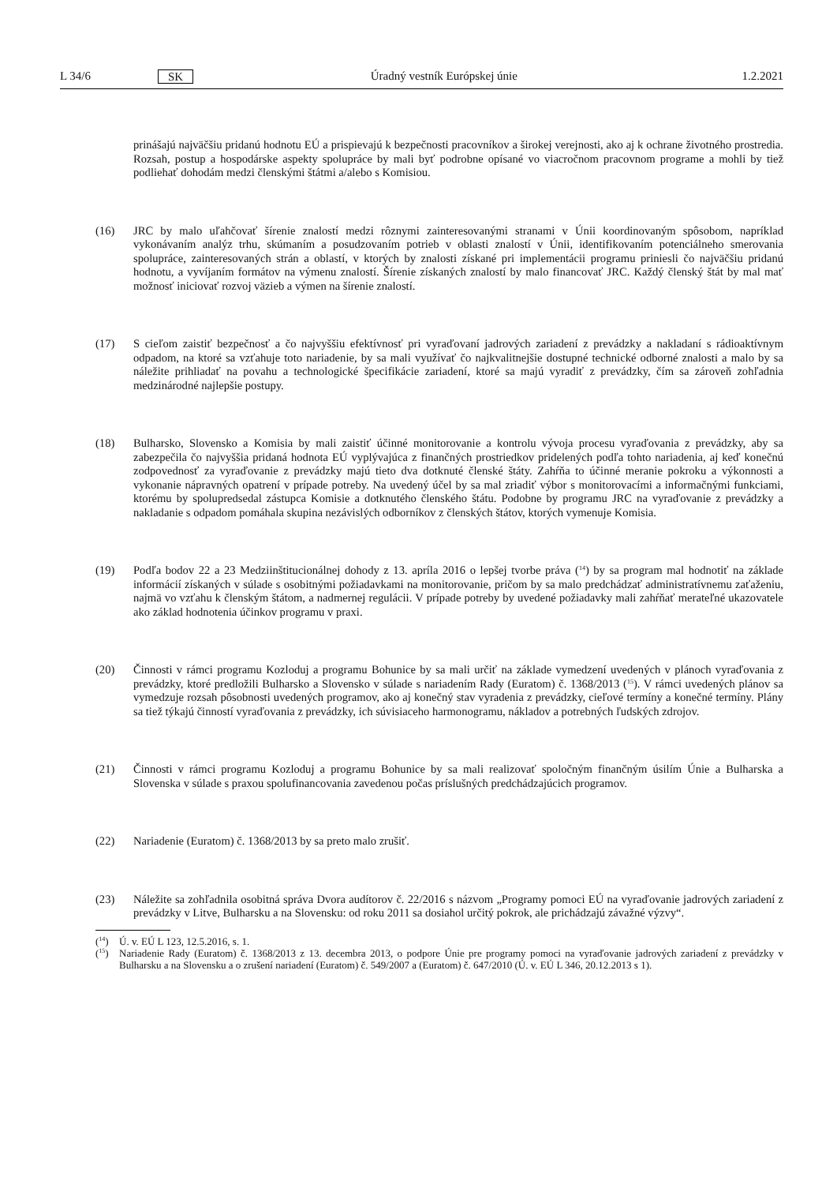L 34/6 SK Úradný vestník Európskej únie 1.2.2021
prinášajú najväčšiu pridanú hodnotu EÚ a prispievajú k bezpečnosti pracovníkov a širokej verejnosti, ako aj k ochrane životného prostredia. Rozsah, postup a hospodárske aspekty spolupráce by mali byť podrobne opísané vo viacročnom pracovnom programe a mohli by tiež podliehať dohodám medzi členskými štátmi a/alebo s Komisiou.
(16) JRC by malo uľahčovať šírenie znalostí medzi rôznymi zainteresovanými stranami v Únii koordinovaným spôsobom, napríklad vykonávaním analýz trhu, skúmaním a posudzovaním potrieb v oblasti znalostí v Únii, identifikovaním potenciálneho smerovania spolupráce, zainteresovaných strán a oblastí, v ktorých by znalosti získané pri implementácii programu priniesli čo najväčšiu pridanú hodnotu, a vyvíjaním formátov na výmenu znalostí. Šírenie získaných znalostí by malo financovať JRC. Každý členský štát by mal mať možnosť iniciovať rozvoj väzieb a výmen na šírenie znalostí.
(17) S cieľom zaistiť bezpečnosť a čo najvyššiu efektívnosť pri vyraďovaní jadrových zariadení z prevádzky a nakladaní s rádioaktívnym odpadom, na ktoré sa vzťahuje toto nariadenie, by sa mali využívať čo najkvalitnejšie dostupné technické odborné znalosti a malo by sa náležite prihliadať na povahu a technologické špecifikácie zariadení, ktoré sa majú vyradiť z prevádzky, čím sa zároveň zohľadnia medzinárodné najlepšie postupy.
(18) Bulharsko, Slovensko a Komisia by mali zaistiť účinné monitorovanie a kontrolu vývoja procesu vyraďovania z prevádzky, aby sa zabezpečila čo najvyššia pridaná hodnota EÚ vyplývajúca z finančných prostriedkov pridelených podľa tohto nariadenia, aj keď konečnú zodpovednosť za vyraďovanie z prevádzky majú tieto dva dotknuté členské štáty. Zahŕňa to účinné meranie pokroku a výkonnosti a vykonanie nápravných opatrení v prípade potreby. Na uvedený účel by sa mal zriadiť výbor s monitorovacími a informačnými funkciami, ktorému by spolupredsedal zástupca Komisie a dotknutého členského štátu. Podobne by programu JRC na vyraďovanie z prevádzky a nakladanie s odpadom pomáhala skupina nezávislých odborníkov z členských štátov, ktorých vymenuje Komisia.
(19) Podľa bodov 22 a 23 Medziinštitucionálnej dohody z 13. apríla 2016 o lepšej tvorbe práva (<sup>14</sup>) by sa program mal hodnotiť na základe informácií získaných v súlade s osobitnými požiadavkami na monitorovanie, pričom by sa malo predchádzať administratívnemu zaťaženiu, najmä vo vzťahu k členským štátom, a nadmernej regulácii. V prípade potreby by uvedené požiadavky mali zahŕňať merateľné ukazovatele ako základ hodnotenia účinkov programu v praxi.
(20) Činnosti v rámci programu Kozloduj a programu Bohunice by sa mali určiť na základe vymedzení uvedených v plánoch vyraďovania z prevádzky, ktoré predložili Bulharsko a Slovensko v súlade s nariadením Rady (Euratom) č. 1368/2013 (<sup>15</sup>). V rámci uvedených plánov sa vymedzuje rozsah pôsobnosti uvedených programov, ako aj konečný stav vyradenia z prevádzky, cieľové termíny a konečné termíny. Plány sa tiež týkajú činností vyraďovania z prevádzky, ich súvisiaceho harmonogramu, nákladov a potrebných ľudských zdrojov.
(21) Činnosti v rámci programu Kozloduj a programu Bohunice by sa mali realizovať spoločným finančným úsilím Únie a Bulharska a Slovenska v súlade s praxou spolufinancovania zavedenou počas príslušných predchádzajúcich programov.
(22) Nariadenie (Euratom) č. 1368/2013 by sa preto malo zrušiť.
(23) Náležite sa zohľadnila osobitná správa Dvora audítorov č. 22/2016 s názvom „Programy pomoci EÚ na vyraďovanie jadrových zariadení z prevádzky v Litve, Bulharsku a na Slovensku: od roku 2011 sa dosiahol určitý pokrok, ale prichádzajú závažné výzvy“.
(<sup>14</sup>)
Ú. v. EÚ L 123, 12.5.2016, s. 1.
(<sup>15</sup>)
Nariadenie Rady (Euratom) č. 1368/2013 z 13. decembra 2013, o podpore Únie pre programy pomoci na vyraďovanie jadrových zariadení z prevádzky v Bulharsku a na Slovensku a o zrušení nariadení (Euratom) č. 549/2007 a (Euratom) č. 647/2010 (Ú. v. EÚ L 346, 20.12.2013 s 1).